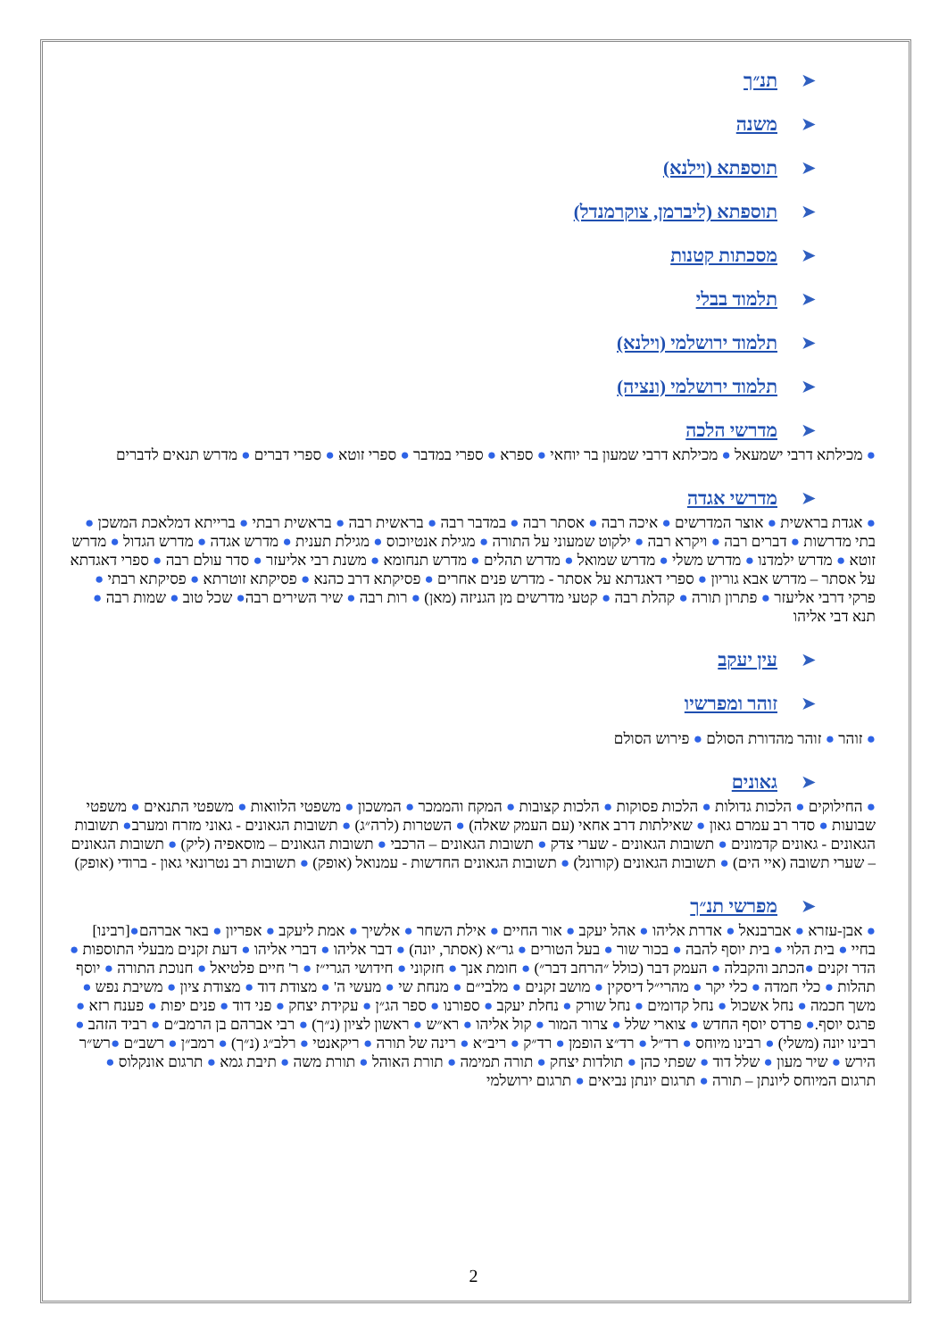➤תנ״ך
➤משנה
➤תוספתא (וילנא)
➤תוספתא (ליברמן, צוקרמנדל)
➤מסכתות קטנות
➤תלמוד בבלי
➤תלמוד ירושלמי (וילנא)
➤תלמוד ירושלמי (ונציה)
➤מדרשי הלכה
● מכילתא דרבי ישמעאל ● מכילתא דרבי שמעון בר יוחאי ● ספרא ● ספרי במדבר ● ספרי זוטא ● ספרי דברים ● מדרש תנאים לדברים
➤מדרשי אגדה
● אגדת בראשית ● אוצר המדרשים ● איכה רבה ● אסתר רבה ● במדבר רבה ● בראשית רבה ● בראשית רבתי ● ברייתא דמלאכת המשכן ● בתי מדרשות ● דברים רבה ● ויקרא רבה ● ילקוט שמעוני על התורה ● מגילת אנטיוכוס ● מגילת תענית ● מדרש אגדה ● מדרש הגדול ● מדרש זוטא ● מדרש ילמדנו ● מדרש משלי ● מדרש שמואל ● מדרש תהלים ● מדרש תנחומא ● משנת רבי אליעזר ● סדר עולם רבה ● ספרי דאגדתא על אסתר – מדרש אבא גוריון ● ספרי דאגדתא על אסתר - מדרש פנים אחרים ● פסיקתא דרב כהנא ● פסיקתא זוטרתא ● פסיקתא רבתי ● פרקי דרבי אליעזר ● פתרון תורה ● קהלת רבה ● קטעי מדרשים מן הגניזה (מאן) ● רות רבה ● שיר השירים רבה● שכל טוב ● שמות רבה ● תנא דבי אליהו
➤עין יעקב
➤זוהר ומפרשיו
● זוהר ● זוהר מהדורת הסולם ● פירוש הסולם
➤גאונים
● החילוקים ● הלכות גדולות ● הלכות פסוקות ● הלכות קצובות ● המקח והממכר ● המשכון ● משפטי הלוואות ● משפטי התנאים ● משפטי שבועות ● סדר רב עמרם גאון ● שאילתות דרב אחאי (עם העמק שאלה) ● השטרות (לרה״ג) ● תשובות הגאונים - גאוני מזרח ומערב● תשובות הגאונים - גאונים קדמונים ● תשובות הגאונים - שערי צדק ● תשובות הגאונים – הרכבי ● תשובות הגאונים – מוסאפיה (ליק) ● תשובות הגאונים – שערי תשובה (איי הים) ● תשובות הגאונים (קורונל) ● תשובות הגאונים החדשות - עמנואל (אופק) ● תשובות רב נטרונאי גאון - ברודי (אופק)
➤מפרשי תנ״ך
● אבן-עזרא ● אברבנאל ● אדרת אליהו ● אהל יעקב ● אור החיים ● אילת השחר ● אלשיך ● אמת ליעקב ● אפריון ● באר אברהם●[רבינו] בחיי ● בית הלוי ● בית יוסף להבה ● בכור שור ● בעל הטורים ● גר״א (אסתר, יונה) ● דבר אליהו ● דברי אליהו ● דעת זקנים מבעלי התוספות ● הדר זקנים ●הכתב והקבלה ● העמק דבר (כולל ״הרחב דבר״) ● חומת אנך ● חזקוני ● חידושי הגרי״ז ● ר' חיים פלטיאל ● חנוכת התורה ● יוסף תהלות ● כלי חמדה ● כלי יקר ● מהרי״ל דיסקין ● מושב זקנים ● מלבי״ם ● מנחת שי ● מעשי ה' ● מצודת דוד ● מצודת ציון ● משיבת נפש ● משך חכמה ● נחל אשכול ● נחל קדומים ● נחל שורק ● נחלת יעקב ● ספורנו ● ספר הג״ן ● עקידת יצחק ● פני דוד ● פנים יפות ● פענח רזא ● פרגס יוסף.● פרדס יוסף החדש ● צוארי שלל ● צרור המור ● קול אליהו ● רא״ש ● ראשון לציון (נ״ך) ● רבי אברהם בן הרמב״ם ● רביד הזהב ● רבינו יונה (משלי) ● רבינו מיוחס ● רד״ל ● רד״צ הופמן ● רד״ק ● ריב״א ● רינה של תורה ● ריקאנטי ● רלב״ג (נ״ך) ● רמב״ן ● רשב״ם ●רש״ר הירש ● שיר מעון ● שלל דוד ● שפתי כהן ● תולדות יצחק ● תורה תמימה ● תורת האוהל ● תורת משה ● תיבת גמא ● תרגום אונקלוס ● תרגום המיוחס ליונתן – תורה ● תרגום יונתן נביאים ● תרגום ירושלמי
2